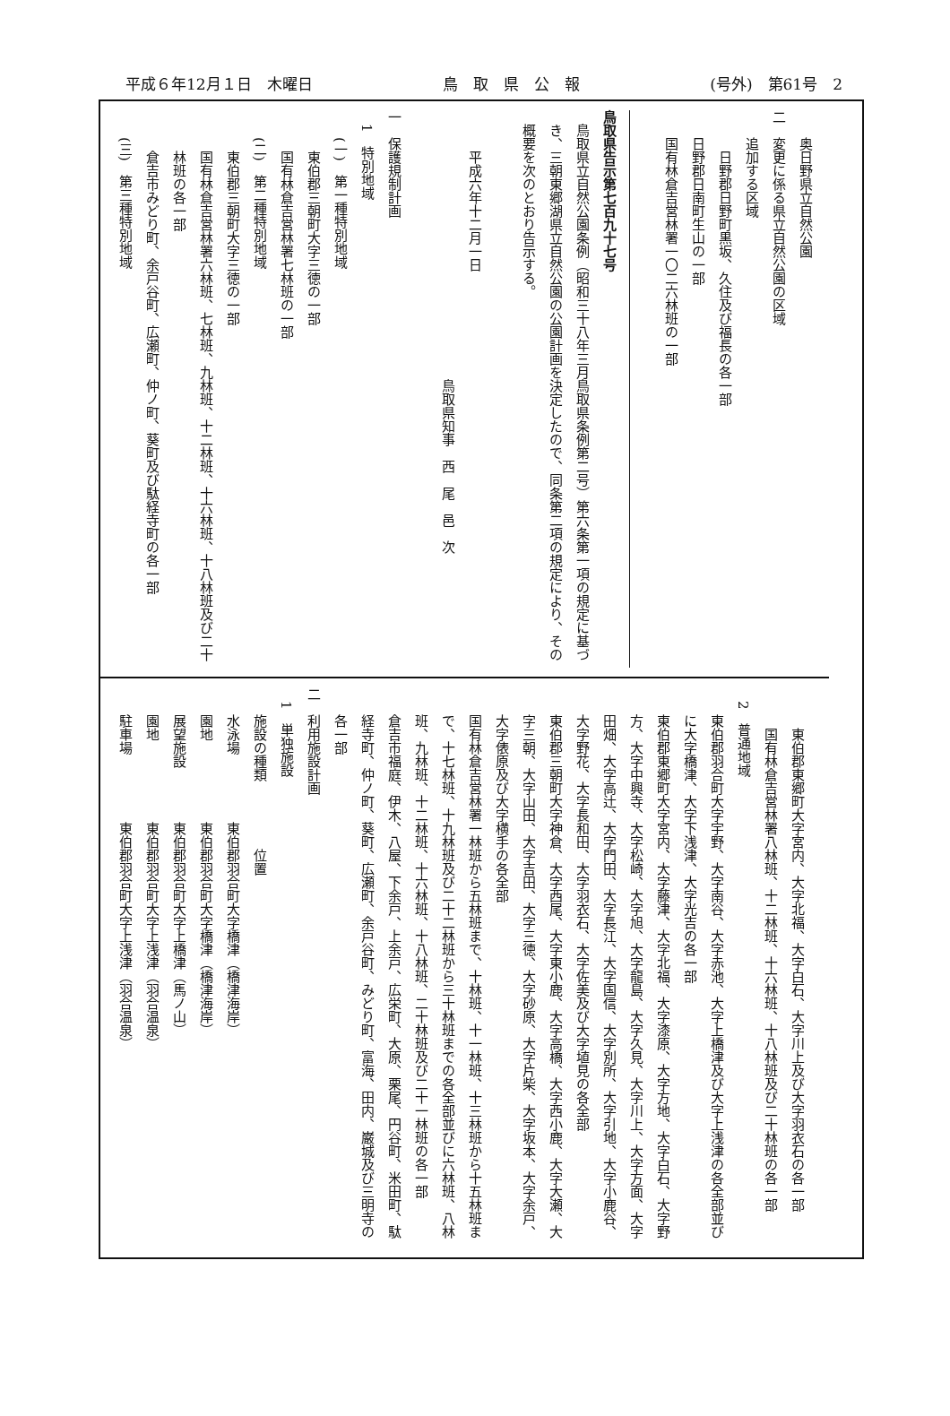平成６年12月１日　木曜日 鳥　取　県　公　報 (号外)　第61号　2
奥日野県立自然公園
二　変更に係る県立自然公園の区域
追加する区域
日野郡日野町黒坂、久住及び福長の各一部
日野郡日南町生山の一部
国有林倉吉営林署一〇二六林班の一部
鳥取県告示第七百九十七号
鳥取県立自然公園条例（昭和三十八年三月鳥取県条例第二号）第六条第一項の規定に基づき、三朝東郷湖県立自然公園の公園計画を決定したので、同条第二項の規定により、その概要を次のとおり告示する。
平成六年十二月一日
鳥取県知事　西　尾　邑　次
一　保護規制計画
1　特別地域
(一)　第一種特別地域
東伯郡三朝町大字三徳の一部
国有林倉吉営林署七林班の一部
(二)　第二種特別地域
東伯郡三朝町大字三徳の一部
国有林倉吉営林署六林班、七林班、九林班、十二林班、十六林班、十八林班及び二十林班の各一部
倉吉市みどり町、余戸谷町、広瀬町、仲ノ町、葵町及び駄経寺町の各一部
(三)　第三種特別地域
東伯郡東郷町大字宮内、大字北福、大字白石、大字川上及び大字羽衣石の各一部
国有林倉吉営林署八林班、十二林班、十六林班、十八林班及び二十林班の各一部
2　普通地域
東伯郡羽合町大字宇野、大字南谷、大字赤池、大字上橋津及び大字上浅津の各全部並びに大字橋津、大字下浅津、大字光吉の各一部
東伯郡東郷町大字宮内、大字藤津、大字北福、大字漆原、大字方地、大字白石、大字野方、大字中興寺、大字松崎、大字旭、大字龍島、大字久見、大字川上、大字方面、大字田畑、大字高辻、大字門田、大字長江、大字国信、大字別所、大字引地、大字小鹿谷、大字野花、大字長和田、大字羽衣石、大字佐美及び大字埴見の各全部
東伯郡三朝町大字神倉、大字西尾、大字東小鹿、大字高橋、大字西小鹿、大字大瀬、大字三朝、大字山田、大字吉田、大字三徳、大字砂原、大字片柴、大字坂本、大字余戸、大字俵原及び大字横手の各全部
国有林倉吉営林署一林班から五林班まで、十林班、十一林班、十三林班から十五林班まで、十七林班、十九林班及び二十二林班から三十林班までの各全部並びに六林班、八林班、九林班、十二林班、十六林班、十八林班、二十林班及び二十一林班の各一部
倉吉市福庭、伊木、八屋、下余戸、上余戸、広栄町、大原、栗尾、円谷町、米田町、駄経寺町、仲ノ町、葵町、広瀬町、余戸谷町、みどり町、富海、田内、巌城及び三明寺の各一部
二　利用施設計画
1　単独施設
施設の種類　　　　　位置
水泳場　　　　　東伯郡羽合町大字橋津（橋津海岸）
園地　　　　　　東伯郡羽合町大字橋津（橋津海岸）
展望施設　　　　東伯郡羽合町大字上橋津（馬ノ山）
園地　　　　　　東伯郡羽合町大字上浅津（羽合温泉）
駐車場　　　　　東伯郡羽合町大字上浅津（羽合温泉）